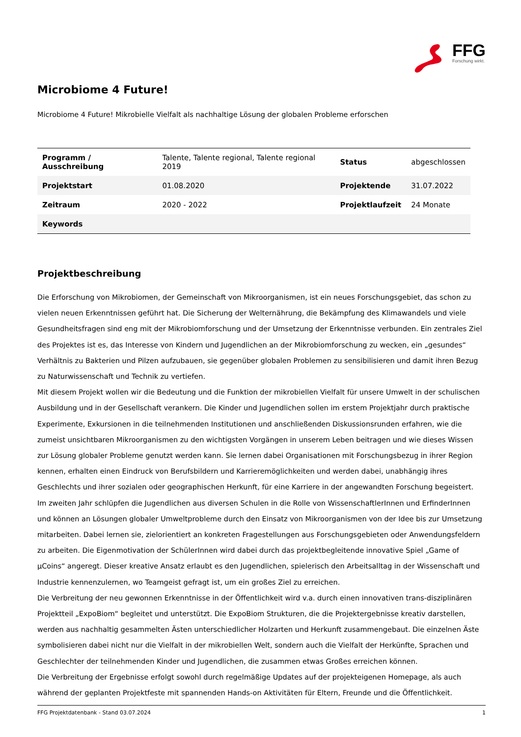FFG
Forschung wirkt.
Microbiome 4 Future!
Microbiome 4 Future! Mikrobielle Vielfalt als nachhaltige Lösung der globalen Probleme erforschen
| Programm / Ausschreibung | Talente, Talente regional, Talente regional 2019 | Status | abgeschlossen |
| Projektstart | 01.08.2020 | Projektende | 31.07.2022 |
| Zeitraum | 2020 - 2022 | Projektlaufzeit | 24 Monate |
| Keywords | | | |
Projektbeschreibung
Die Erforschung von Mikrobiomen, der Gemeinschaft von Mikroorganismen, ist ein neues Forschungsgebiet, das schon zu vielen neuen Erkenntnissen geführt hat. Die Sicherung der Welternährung, die Bekämpfung des Klimawandels und viele Gesundheitsfragen sind eng mit der Mikrobiomforschung und der Umsetzung der Erkenntnisse verbunden. Ein zentrales Ziel des Projektes ist es, das Interesse von Kindern und Jugendlichen an der Mikrobiomforschung zu wecken, ein „gesundes“ Verhältnis zu Bakterien und Pilzen aufzubauen, sie gegenüber globalen Problemen zu sensibilisieren und damit ihren Bezug zu Naturwissenschaft und Technik zu vertiefen.
Mit diesem Projekt wollen wir die Bedeutung und die Funktion der mikrobiellen Vielfalt für unsere Umwelt in der schulischen Ausbildung und in der Gesellschaft verankern. Die Kinder und Jugendlichen sollen im erstem Projektjahr durch praktische Experimente, Exkursionen in die teilnehmenden Institutionen und anschließenden Diskussionsrunden erfahren, wie die zumeist unsichtbaren Mikroorganismen zu den wichtigsten Vorgängen in unserem Leben beitragen und wie dieses Wissen zur Lösung globaler Probleme genutzt werden kann. Sie lernen dabei Organisationen mit Forschungsbezug in ihrer Region kennen, erhalten einen Eindruck von Berufsbildern und Karrieremöglichkeiten und werden dabei, unabhängig ihres Geschlechts und ihrer sozialen oder geographischen Herkunft, für eine Karriere in der angewandten Forschung begeistert.
Im zweiten Jahr schlüpfen die Jugendlichen aus diversen Schulen in die Rolle von WissenschaftlerInnen und ErfinderInnen und können an Lösungen globaler Umweltprobleme durch den Einsatz von Mikroorganismen von der Idee bis zur Umsetzung mitarbeiten. Dabei lernen sie, zielorientiert an konkreten Fragestellungen aus Forschungsgebieten oder Anwendungsfeldern zu arbeiten. Die Eigenmotivation der SchülerInnen wird dabei durch das projektbegleitende innovative Spiel „Game of µCoins“ angeregt. Dieser kreative Ansatz erlaubt es den Jugendlichen, spielerisch den Arbeitsalltag in der Wissenschaft und Industrie kennenzulernen, wo Teamgeist gefragt ist, um ein großes Ziel zu erreichen.
Die Verbreitung der neu gewonnen Erkenntnisse in der Öffentlichkeit wird v.a. durch einen innovativen trans-disziplinären Projektteil „ExpoBiom“ begleitet und unterstützt. Die ExpoBiom Strukturen, die die Projektergebnisse kreativ darstellen, werden aus nachhaltig gesammelten Ästen unterschiedlicher Holzarten und Herkunft zusammengebaut. Die einzelnen Äste symbolisieren dabei nicht nur die Vielfalt in der mikrobiellen Welt, sondern auch die Vielfalt der Herkünfte, Sprachen und Geschlechter der teilnehmenden Kinder und Jugendlichen, die zusammen etwas Großes erreichen können.
Die Verbreitung der Ergebnisse erfolgt sowohl durch regelmäßige Updates auf der projekteigenen Homepage, als auch während der geplanten Projektfeste mit spannenden Hands-on Aktivitäten für Eltern, Freunde und die Öffentlichkeit.
FFG Projektdatenbank - Stand 03.07.2024 1